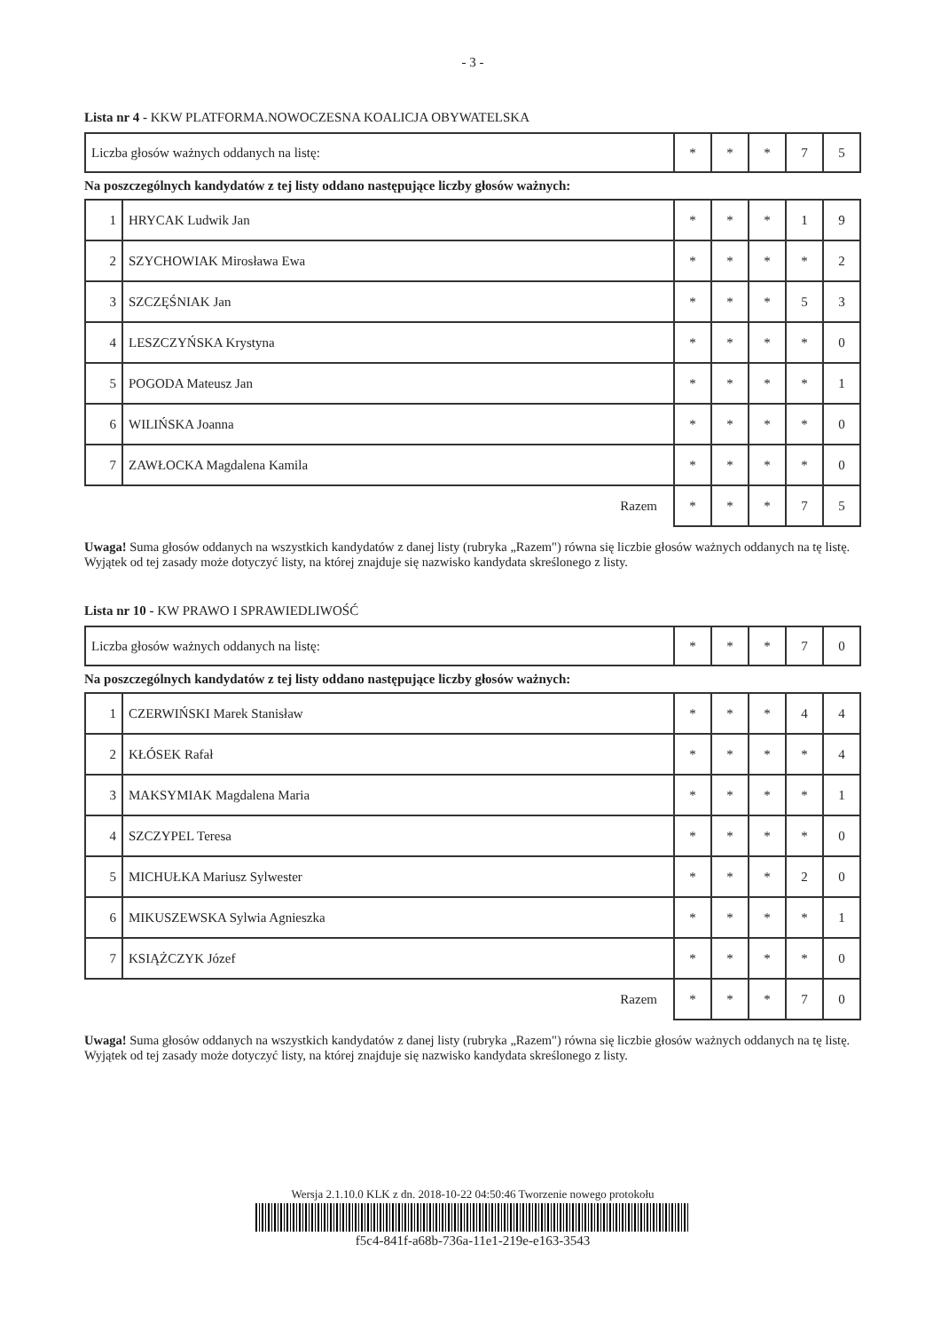- 3 -
Lista nr 4 - KKW PLATFORMA.NOWOCZESNA KOALICJA OBYWATELSKA
| Liczba głosów ważnych oddanych na listę: | * | * | * | 7 | 5 |
Na poszczególnych kandydatów z tej listy oddano następujące liczby głosów ważnych:
| 1 | HRYCAK Ludwik Jan | * | * | * | 1 | 9 |
| 2 | SZYCHOWIAK Mirosława Ewa | * | * | * | * | 2 |
| 3 | SZCZĘŚNIAK Jan | * | * | * | 5 | 3 |
| 4 | LESZCZYŃSKA Krystyna | * | * | * | * | 0 |
| 5 | POGODA Mateusz Jan | * | * | * | * | 1 |
| 6 | WILIŃSKA Joanna | * | * | * | * | 0 |
| 7 | ZAWŁOCKA Magdalena Kamila | * | * | * | * | 0 |
| Razem | | * | * | * | 7 | 5 |
Uwaga! Suma głosów oddanych na wszystkich kandydatów z danej listy (rubryka „Razem") równa się liczbie głosów ważnych oddanych na tę listę. Wyjątek od tej zasady może dotyczyć listy, na której znajduje się nazwisko kandydata skreślonego z listy.
Lista nr 10 - KW PRAWO I SPRAWIEDLIWOŚĆ
| Liczba głosów ważnych oddanych na listę: | * | * | * | 7 | 0 |
Na poszczególnych kandydatów z tej listy oddano następujące liczby głosów ważnych:
| 1 | CZERWIŃSKI Marek Stanisław | * | * | * | 4 | 4 |
| 2 | KŁÓSEK Rafał | * | * | * | * | 4 |
| 3 | MAKSYMIAK Magdalena Maria | * | * | * | * | 1 |
| 4 | SZCZYPEL Teresa | * | * | * | * | 0 |
| 5 | MICHUŁKA Mariusz Sylwester | * | * | * | 2 | 0 |
| 6 | MIKUSZEWSKA Sylwia Agnieszka | * | * | * | * | 1 |
| 7 | KSIĄŻCZYK Józef | * | * | * | * | 0 |
| Razem | | * | * | * | 7 | 0 |
Uwaga! Suma głosów oddanych na wszystkich kandydatów z danej listy (rubryka „Razem") równa się liczbie głosów ważnych oddanych na tę listę. Wyjątek od tej zasady może dotyczyć listy, na której znajduje się nazwisko kandydata skreślonego z listy.
Wersja 2.1.10.0 KLK z dn. 2018-10-22 04:50:46 Tworzenie nowego protokołu
f5c4-841f-a68b-736a-11e1-219e-e163-3543